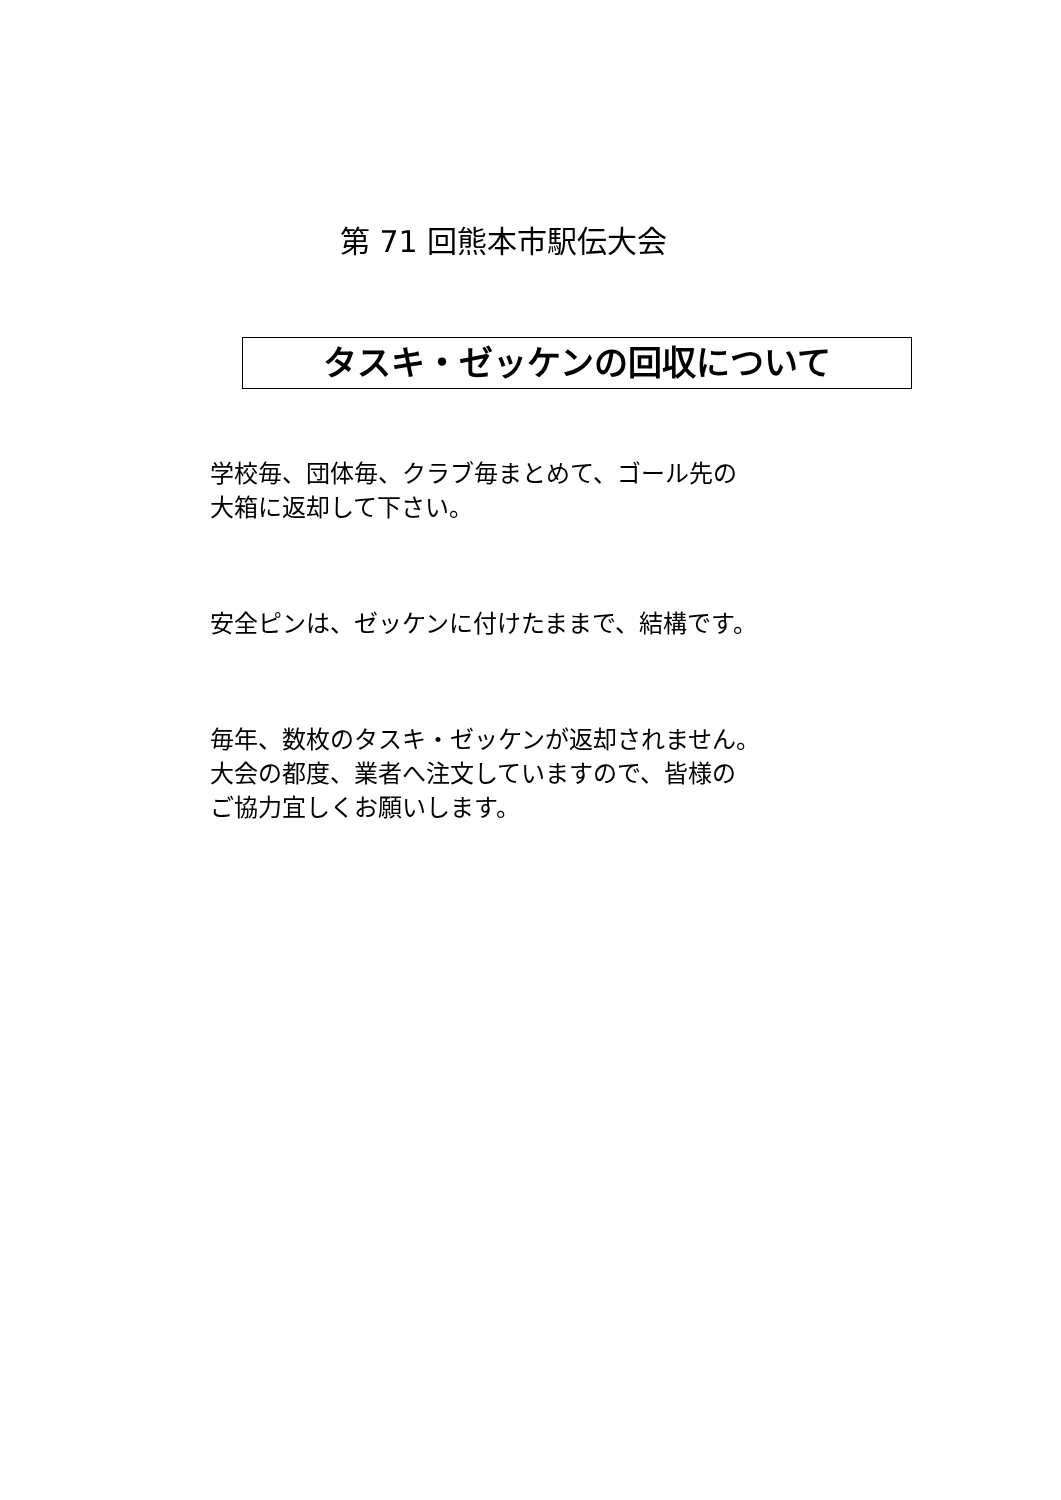第 71 回熊本市駅伝大会
タスキ・ゼッケンの回収について
学校毎、団体毎、クラブ毎まとめて、ゴール先の
大箱に返却して下さい。
安全ピンは、ゼッケンに付けたままで、結構です。
毎年、数枚のタスキ・ゼッケンが返却されません。
大会の都度、業者へ注文していますので、皆様の
ご協力宜しくお願いします。